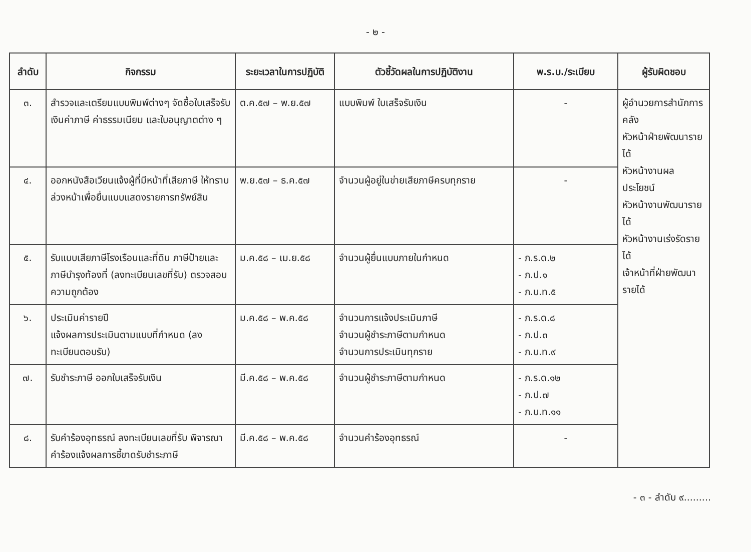- ๒ -
| ลำดับ | กิจกรรม | ระยะเวลาในการปฏิบัติ | ตัวชี้วัดผลในการปฏิบัติงาน | พ.ร.บ./ระเบียบ | ผู้รับผิดชอบ |
| --- | --- | --- | --- | --- | --- |
| ๓. | สำรวจและเตรียมแบบพิมพ์ต่างๆ จัดซื้อใบเสร็จรับเงินค่าภาษี ค่าธรรมเนียม และใบอนุญาตต่าง ๆ | ต.ค.๕๗ – พ.ย.๕๗ | แบบพิมพ์ ใบเสร็จรับเงิน | - | ผู้อำนวยการสำนักการคลัง หัวหน้าฝ่ายพัฒนารายได้ หัวหน้างานผลประโยชน์ หัวหน้างานพัฒนารายได้ หัวหน้างานเร่งรัดรายได้ เจ้าหน้าที่ฝ่ายพัฒนารายได้ |
| ๔. | ออกหนังสือเวียนแจ้งผู้ที่มีหน้าที่เสียภาษี ให้ทราบล่วงหน้าเพื่อยื่นแบบแสดงรายการทรัพย์สิน | พ.ย.๕๗ – ธ.ค.๕๗ | จำนวนผู้อยู่ในข่ายเสียภาษีครบทุกราย | - | |
| ๕. | รับแบบเสียภาษีโรงเรือนและที่ดิน ภาษีป้ายและภาษีบำรุงท้องที่ (ลงทะเบียนเลขที่รับ) ตรวจสอบความถูกต้อง | ม.ค.๕๘ – เม.ย.๕๘ | จำนวนผู้ยื่นแบบภายในกำหนด | - ภ.ร.ด.๒ - ภ.ป.๑ - ภ.บ.ท.๕ | |
| ๖. | ประเมินค่ารายปี แจ้งผลการประเมินตามแบบที่กำหนด (ลงทะเบียนตอบรับ) | ม.ค.๕๘ – พ.ค.๕๘ | จำนวนการแจ้งประเมินภาษี จำนวนผู้ชำระภาษีตามกำหนด จำนวนการประเมินทุกราย | - ภ.ร.ด.๘ - ภ.ป.๓ - ภ.บ.ท.๙ | |
| ๗. | รับชำระภาษี ออกใบเสร็จรับเงิน | มี.ค.๕๘ – พ.ค.๕๘ | จำนวนผู้ชำระภาษีตามกำหนด | - ภ.ร.ด.๑๒ - ภ.ป.๗ - ภ.บ.ท.๑๑ | |
| ๘. | รับคำร้องอุทธรณ์ ลงทะเบียนเลขที่รับ พิจารณาคำร้องแจ้งผลการชี้ขาดรับชำระภาษี | มี.ค.๕๘ – พ.ค.๕๘ | จำนวนคำร้องอุทธรณ์ | - | |
- ๓ - ลำดับ ๙.........